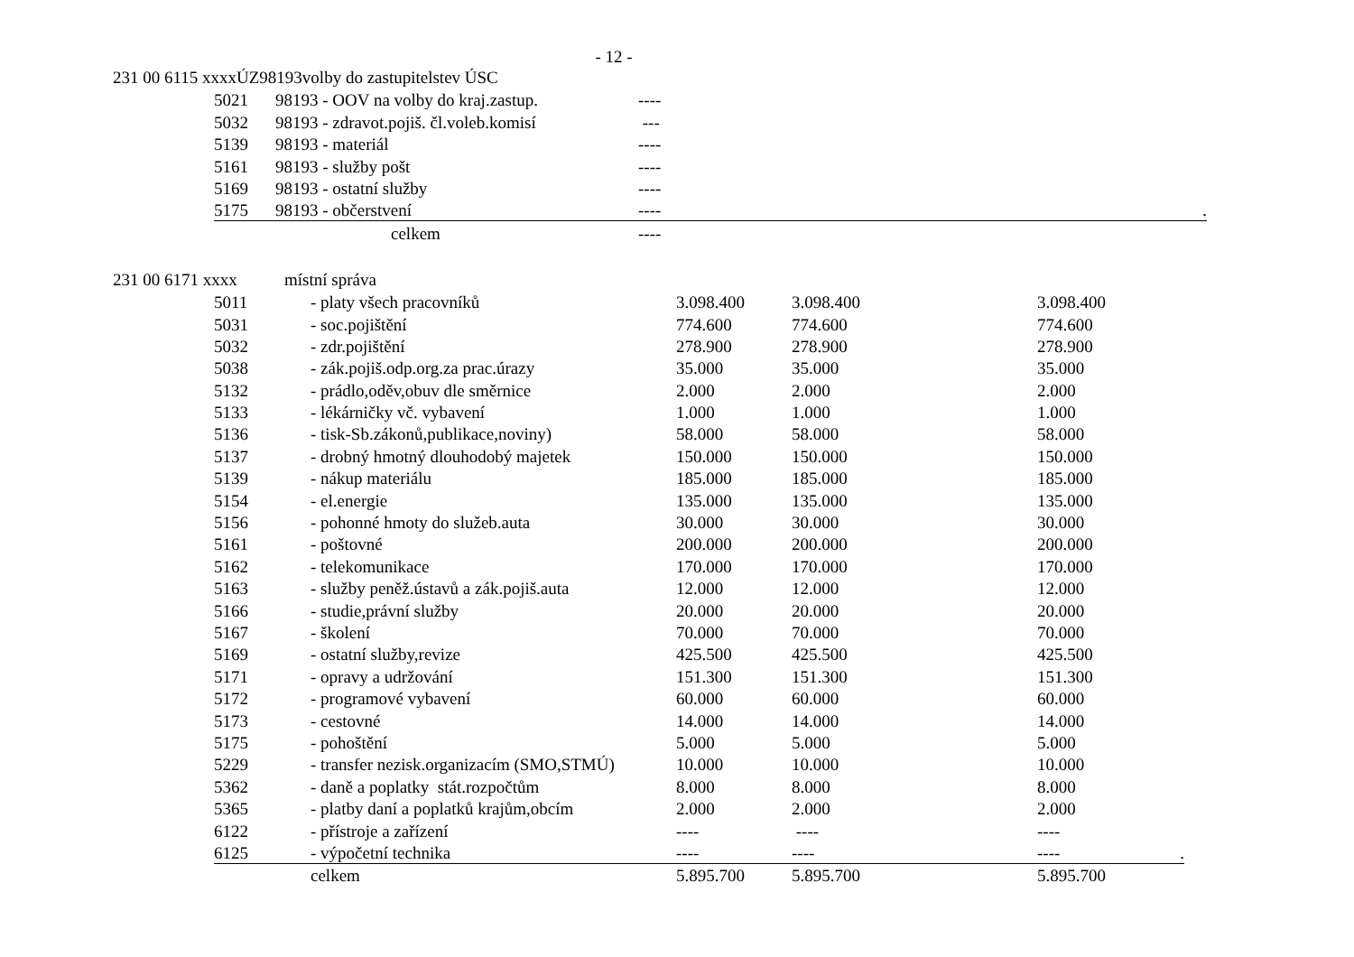- 12 -
231 00 6115 xxxxÚZ98193volby do zastupitelstev ÚSC
| 5021 | 98193 - OOV na volby do kraj.zastup. | ---- | |
| 5032 | 98193 - zdravot.pojiš. čl.voleb.komisí | --- | |
| 5139 | 98193 - materiál | ---- | |
| 5161 | 98193 - služby pošt | ---- | |
| 5169 | 98193 - ostatní služby | ---- | |
| 5175 | 98193 - občerstvení | ---- | . |
| | celkem | ---- | |
231 00 6171 xxxx místní správa
| 5011 | - platy všech pracovníků | 3.098.400 | 3.098.400 | 3.098.400 |
| 5031 | - soc.pojištění | 774.600 | 774.600 | 774.600 |
| 5032 | - zdr.pojištění | 278.900 | 278.900 | 278.900 |
| 5038 | - zák.pojiš.odp.org.za prac.úrazy | 35.000 | 35.000 | 35.000 |
| 5132 | - prádlo,oděv,obuv dle směrnice | 2.000 | 2.000 | 2.000 |
| 5133 | - lékárničky vč. vybavení | 1.000 | 1.000 | 1.000 |
| 5136 | - tisk-Sb.zákonů,publikace,noviny) | 58.000 | 58.000 | 58.000 |
| 5137 | - drobný hmotný dlouhodobý majetek | 150.000 | 150.000 | 150.000 |
| 5139 | - nákup materiálu | 185.000 | 185.000 | 185.000 |
| 5154 | - el.energie | 135.000 | 135.000 | 135.000 |
| 5156 | - pohonné hmoty do služeb.auta | 30.000 | 30.000 | 30.000 |
| 5161 | - poštovné | 200.000 | 200.000 | 200.000 |
| 5162 | - telekomunikace | 170.000 | 170.000 | 170.000 |
| 5163 | - služby peněž.ústavů a zák.pojiš.auta | 12.000 | 12.000 | 12.000 |
| 5166 | - studie,právní služby | 20.000 | 20.000 | 20.000 |
| 5167 | - školení | 70.000 | 70.000 | 70.000 |
| 5169 | - ostatní služby,revize | 425.500 | 425.500 | 425.500 |
| 5171 | - opravy a udržování | 151.300 | 151.300 | 151.300 |
| 5172 | - programové vybavení | 60.000 | 60.000 | 60.000 |
| 5173 | - cestovné | 14.000 | 14.000 | 14.000 |
| 5175 | - pohoštění | 5.000 | 5.000 | 5.000 |
| 5229 | - transfer nezisk.organizacím (SMO,STMÚ) | 10.000 | 10.000 | 10.000 |
| 5362 | - daně a poplatky stát.rozpočtům | 8.000 | 8.000 | 8.000 |
| 5365 | - platby daní a poplatků krajům,obcím | 2.000 | 2.000 | 2.000 |
| 6122 | - přístroje a zařízení | ---- | ---- | ---- |
| 6125 | - výpočetní technika | ---- | ---- | ---- . |
| | celkem | 5.895.700 | 5.895.700 | 5.895.700 |